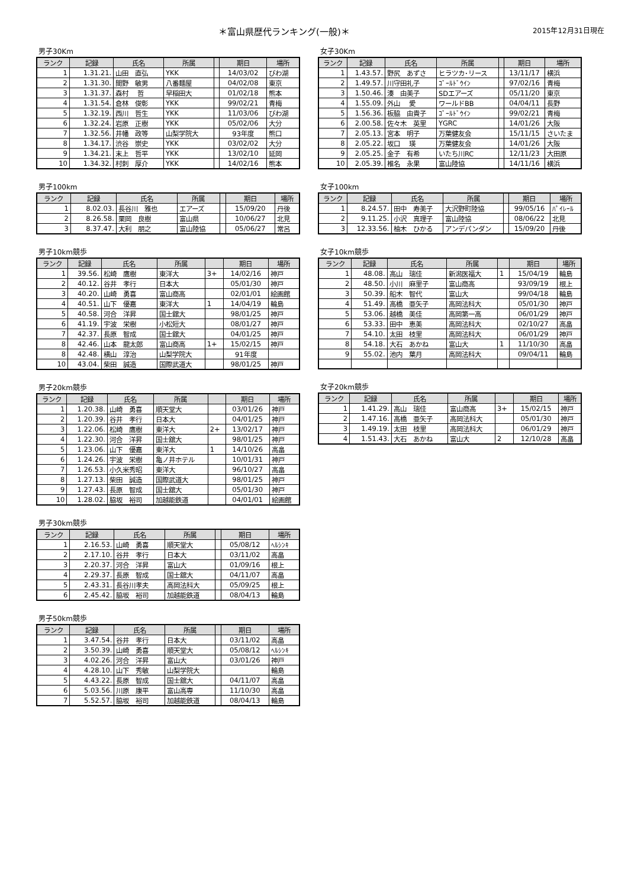＊富山県歴代ランキング(一般)＊
2015年12月31日現在
男子30Km
| ランク | 記録 | 氏名 | 所属 | | 期日 | 場所 |
| --- | --- | --- | --- | --- | --- | --- |
| 1 | 1.31.21. | 山田 直弘 | YKK | | 14/03/02 | びわ湖 |
| 2 | 1.31.30. | 間野 敏男 | 八番麺屋 | | 04/02/08 | 東京 |
| 3 | 1.31.37. | 森村 哲 | 早稲田大 | | 01/02/18 | 熊本 |
| 4 | 1.31.54. | 倉林 俊彰 | YKK | | 99/02/21 | 青梅 |
| 5 | 1.32.19. | 西川 哲生 | YKK | | 11/03/06 | びわ湖 |
| 6 | 1.32.24. | 岩原 正樹 | YKK | | 05/02/06 | 大分 |
| 7 | 1.32.56. | 井幡 政等 | 山梨学院大 | | 93年度 | 熊口 |
| 8 | 1.34.17. | 渋谷 崇史 | YKK | | 03/02/02 | 大分 |
| 9 | 1.34.21. | 末上 哲平 | YKK | | 13/02/10 | 延岡 |
| 10 | 1.34.32. | 村刺 厚介 | YKK | | 14/02/16 | 熊本 |
男子100km
| ランク | 記録 | 氏名 | 所属 | | 期日 | 場所 |
| --- | --- | --- | --- | --- | --- | --- |
| 1 | 8.02.03. | 長谷川 雅也 | エアーズ | | 15/09/20 | 丹後 |
| 2 | 8.26.58. | 栗岡 良樹 | 富山県 | | 10/06/27 | 北見 |
| 3 | 8.37.47. | 大利 朋之 | 富山陸協 | | 05/06/27 | 常呂 |
男子10km競歩
| ランク | 記録 | 氏名 | 所属 | | 期日 | 場所 |
| --- | --- | --- | --- | --- | --- | --- |
| 1 | 39.56. | 松崎 鷹樹 | 東洋大 | 3+ | 14/02/16 | 神戸 |
| 2 | 40.12. | 谷井 孝行 | 日本大 | | 05/01/30 | 神戸 |
| 3 | 40.20. | 山崎 勇喜 | 富山商高 | | 02/01/01 | 絵画館 |
| 4 | 40.51. | 山下 優嘉 | 東洋大 | 1 | 14/04/19 | 輪島 |
| 5 | 40.58. | 河合 洋昇 | 国士舘大 | | 98/01/25 | 神戸 |
| 6 | 41.19. | 宇波 栄樹 | 小松短大 | | 08/01/27 | 神戸 |
| 7 | 42.37. | 長原 智成 | 国士舘大 | | 04/01/25 | 神戸 |
| 8 | 42.46. | 山本 龍太郎 | 富山商高 | 1+ | 15/02/15 | 神戸 |
| 8 | 42.48. | 横山 淳治 | 山梨学院大 | | 91年度 | |
| 10 | 43.04. | 柴田 誠造 | 国際武道大 | | 98/01/25 | 神戸 |
男子20km競歩
| ランク | 記録 | 氏名 | 所属 | | 期日 | 場所 |
| --- | --- | --- | --- | --- | --- | --- |
| 1 | 1.20.38. | 山崎 勇喜 | 順天堂大 | | 03/01/26 | 神戸 |
| 2 | 1.20.39. | 谷井 孝行 | 日本大 | | 04/01/25 | 神戸 |
| 3 | 1.22.06. | 松崎 鷹樹 | 東洋大 | 2+ | 13/02/17 | 神戸 |
| 4 | 1.22.30. | 河合 洋昇 | 国士舘大 | | 98/01/25 | 神戸 |
| 5 | 1.23.06. | 山下 優嘉 | 東洋大 | 1 | 14/10/26 | 高畠 |
| 6 | 1.24.26. | 宇波 栄樹 | 亀ノ井ホテル | | 10/01/31 | 神戸 |
| 7 | 1.26.53. | 小久米秀昭 | 東洋大 | | 96/10/27 | 高畠 |
| 8 | 1.27.13. | 柴田 誠造 | 国際武道大 | | 98/01/25 | 神戸 |
| 9 | 1.27.43. | 長原 智成 | 国士舘大 | | 05/01/30 | 神戸 |
| 10 | 1.28.02. | 脇坂 裕司 | 加越能鉄道 | | 04/01/01 | 絵画館 |
男子30km競歩
| ランク | 記録 | 氏名 | 所属 | | 期日 | 場所 |
| --- | --- | --- | --- | --- | --- | --- |
| 1 | 2.16.53. | 山崎 勇喜 | 順天堂大 | | 05/08/12 | ﾍﾙｼﾝｷ |
| 2 | 2.17.10. | 谷井 孝行 | 日本大 | | 03/11/02 | 高畠 |
| 3 | 2.20.37. | 河合 洋昇 | 富山大 | | 01/09/16 | 根上 |
| 4 | 2.29.37. | 長原 智成 | 国士舘大 | | 04/11/07 | 高畠 |
| 5 | 2.43.31. | 長谷川孝夫 | 高岡法科大 | | 05/09/25 | 根上 |
| 6 | 2.45.42. | 脇坂 裕司 | 加越能鉄道 | | 08/04/13 | 輪島 |
男子50km競歩
| ランク | 記録 | 氏名 | 所属 | | 期日 | 場所 |
| --- | --- | --- | --- | --- | --- | --- |
| 1 | 3.47.54. | 谷井 孝行 | 日本大 | | 03/11/02 | 高畠 |
| 2 | 3.50.39. | 山崎 勇喜 | 順天堂大 | | 05/08/12 | ﾍﾙｼﾝｷ |
| 3 | 4.02.26. | 河合 洋昇 | 富山大 | | 03/01/26 | 神戸 |
| 4 | 4.28.10. | 山下 秀敏 | 山梨学院大 | | | 輪島 |
| 5 | 4.43.22. | 長原 智成 | 国士舘大 | | 04/11/07 | 高畠 |
| 6 | 5.03.56. | 川原 康平 | 富山高専 | | 11/10/30 | 高畠 |
| 7 | 5.52.57. | 脇坂 裕司 | 加越能鉄道 | | 08/04/13 | 輪島 |
女子30Km
| ランク | 記録 | 氏名 | 所属 | | 期日 | 場所 |
| --- | --- | --- | --- | --- | --- | --- |
| 1 | 1.43.57. | 野尻 あずさ | ヒラツカ･リース | | 13/11/17 | 横浜 |
| 2 | 1.49.57. | 川守田礼子 | ｺﾞｰﾙﾄﾞｳｲﾝ | | 97/02/16 | 青梅 |
| 3 | 1.50.46. | 湊 由美子 | SDエアーズ | | 05/11/20 | 東京 |
| 4 | 1.55.09. | 外山 愛 | ワールドBB | | 04/04/11 | 長野 |
| 5 | 1.56.36. | 板脇 由貴子 | ｺﾞｰﾙﾄﾞｳｲﾝ | | 99/02/21 | 青梅 |
| 6 | 2.00.58. | 佐々木 英里 | YGRC | | 14/01/26 | 大阪 |
| 7 | 2.05.13. | 宮本 明子 | 万葉健友会 | | 15/11/15 | さいたま |
| 8 | 2.05.22. | 坂口 瑛 | 万葉健友会 | | 14/01/26 | 大阪 |
| 9 | 2.05.25. | 金子 有希 | いたち川RC | | 12/11/23 | 大田原 |
| 10 | 2.05.39. | 椎名 永果 | 富山陸協 | | 14/11/16 | 横浜 |
女子100km
| ランク | 記録 | 氏名 | 所属 | | 期日 | 場所 |
| --- | --- | --- | --- | --- | --- | --- |
| 1 | 8.24.57. | 田中 寿美子 | 大沢野町陸協 | | 99/05/16 | ﾊﾟｲﾚｰﾙ |
| 2 | 9.11.25. | 小沢 真理子 | 富山陸協 | | 08/06/22 | 北見 |
| 3 | 12.33.56. | 柚木 ひかる | アンデパンダン | | 15/09/20 | 丹後 |
女子10km競歩
| ランク | 記録 | 氏名 | 所属 | | 期日 | 場所 |
| --- | --- | --- | --- | --- | --- | --- |
| 1 | 48.08. | 高山 瑞佳 | 新潟医福大 | 1 | 15/04/19 | 輪島 |
| 2 | 48.50. | 小川 麻里子 | 富山商高 | | 93/09/19 | 根上 |
| 3 | 50.39. | 船木 智代 | 富山大 | | 99/04/18 | 輪島 |
| 4 | 51.49. | 高橋 亜矢子 | 高岡法科大 | | 05/01/30 | 神戸 |
| 5 | 53.06. | 越橋 美佳 | 高岡第一高 | | 06/01/29 | 神戸 |
| 6 | 53.33. | 田中 恵美 | 高岡法科大 | | 02/10/27 | 高畠 |
| 7 | 54.10. | 太田 枝里 | 高岡法科大 | | 06/01/29 | 神戸 |
| 8 | 54.18. | 大石 あかね | 富山大 | 1 | 11/10/30 | 高畠 |
| 9 | 55.02. | 池内 葉月 | 高岡法科大 | | 09/04/11 | 輪島 |
女子20km競歩
| ランク | 記録 | 氏名 | 所属 | | 期日 | 場所 |
| --- | --- | --- | --- | --- | --- | --- |
| 1 | 1.41.29. | 高山 瑞佳 | 富山商高 | 3+ | 15/02/15 | 神戸 |
| 2 | 1.47.16. | 高橋 亜矢子 | 高岡法科大 | | 05/01/30 | 神戸 |
| 3 | 1.49.19. | 太田 枝里 | 高岡法科大 | | 06/01/29 | 神戸 |
| 4 | 1.51.43. | 大石 あかね | 富山大 | 2 | 12/10/28 | 高畠 |